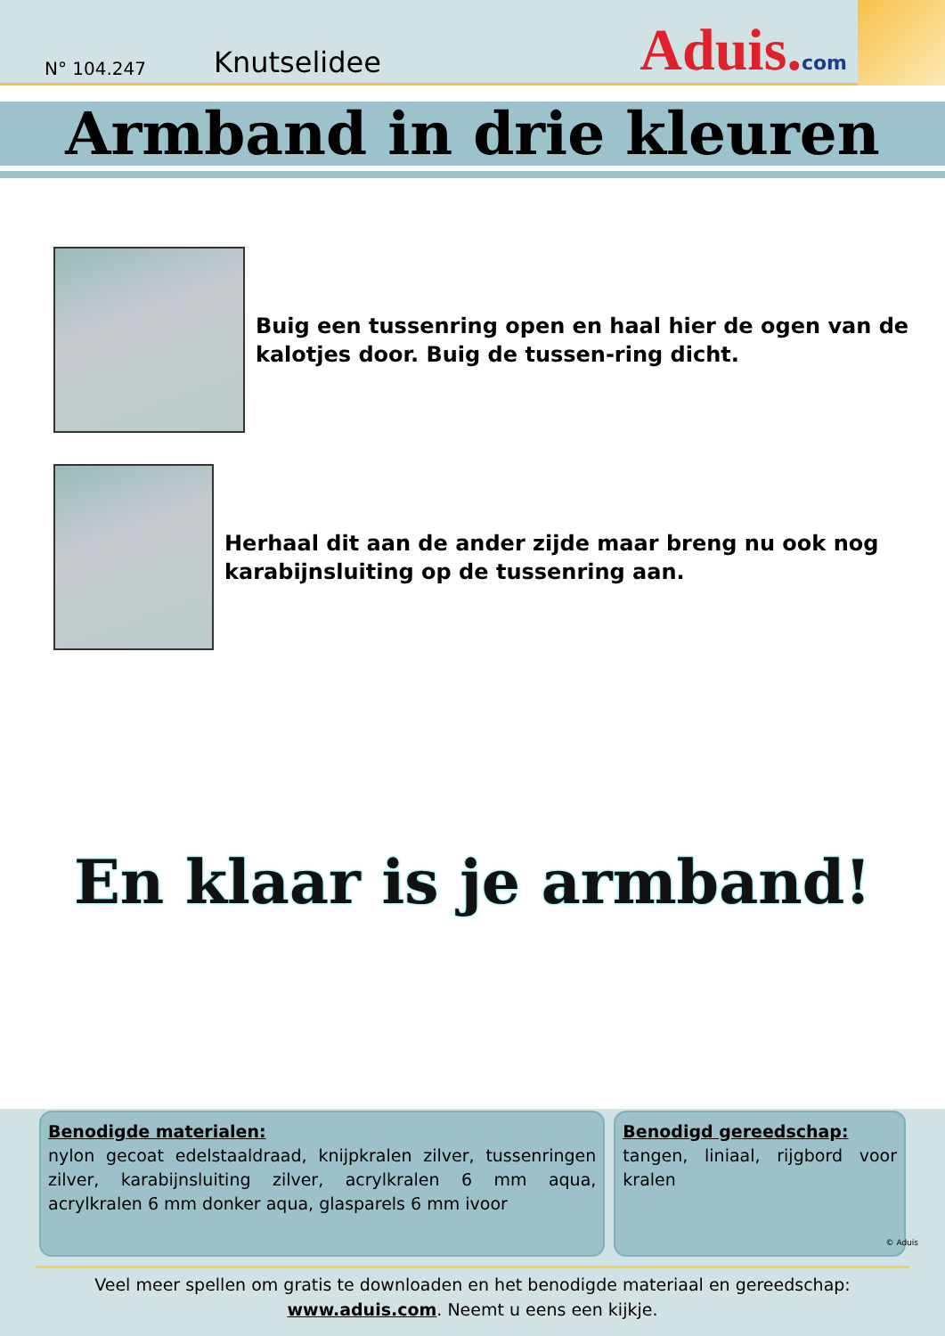N° 104.247 Knutselidee Aduis.com
Armband in drie kleuren
Buig een tussenring open en haal hier de ogen van de kalotjes door. Buig de tussen-ring dicht.
Herhaal dit aan de ander zijde maar breng nu ook nog karabijnsluiting op de tussenring aan.
En klaar is je armband!
Benodigde materialen:
nylon gecoat edelstaaldraad, knijpkralen zilver, tussenringen zilver, karabijnsluiting zilver, acrylkralen 6 mm aqua, acrylkralen 6 mm donker aqua, glasparels 6 mm ivoor
Benodigd gereedschap:
tangen, liniaal, rijgbord voor kralen
© Aduis
Veel meer spellen om gratis te downloaden en het benodigde materiaal en gereedschap:
www.aduis.com. Neemt u eens een kijkje.